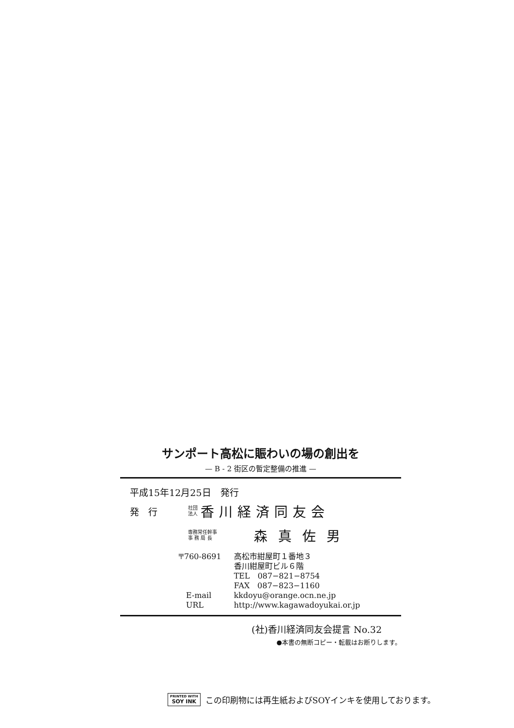サンポート高松に賑わいの場の創出を
— B - 2 街区の暫定整備の推進 —
平成15年12月25日　発行
発　行 社団
法人 香川経済同友会
専務常任幹事
事 務 局 長 森真佐男
| 〒760-8691 | 高松市紺屋町１番地３ |
| | 香川紺屋町ビル６階 |
| | TEL 087−821−8754 |
| | FAX 087−823−1160 |
| E-mail | kkdoyu@orange.ocn.ne.jp |
| URL | http://www.kagawadoyukai.or.jp |
(社)香川経済同友会提言 No.32
●本書の無断コピー・転載はお断りします。
PRINTED WITH
SOY INK この印刷物には再生紙およびSOYインキを使用しております。